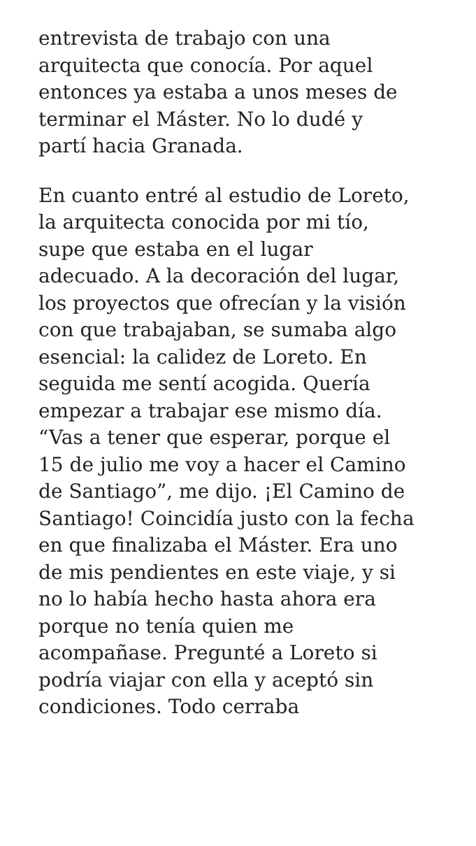entrevista de trabajo con una
arquitecta que conocía. Por aquel
entonces ya estaba a unos meses de
terminar el Máster. No lo dudé y
partí hacia Granada.
En cuanto entré al estudio de Loreto,
la arquitecta conocida por mi tío,
supe que estaba en el lugar
adecuado. A la decoración del lugar,
los proyectos que ofrecían y la visión
con que trabajaban, se sumaba algo
esencial: la calidez de Loreto. En
seguida me sentí acogida. Quería
empezar a trabajar ese mismo día.
“Vas a tener que esperar, porque el
15 de julio me voy a hacer el Camino
de Santiago”, me dijo. ¡El Camino de
Santiago! Coincidía justo con la fecha
en que finalizaba el Máster. Era uno
de mis pendientes en este viaje, y si
no lo había hecho hasta ahora era
porque no tenía quien me
acompañase. Pregunté a Loreto si
podría viajar con ella y aceptó sin
condiciones. Todo cerraba